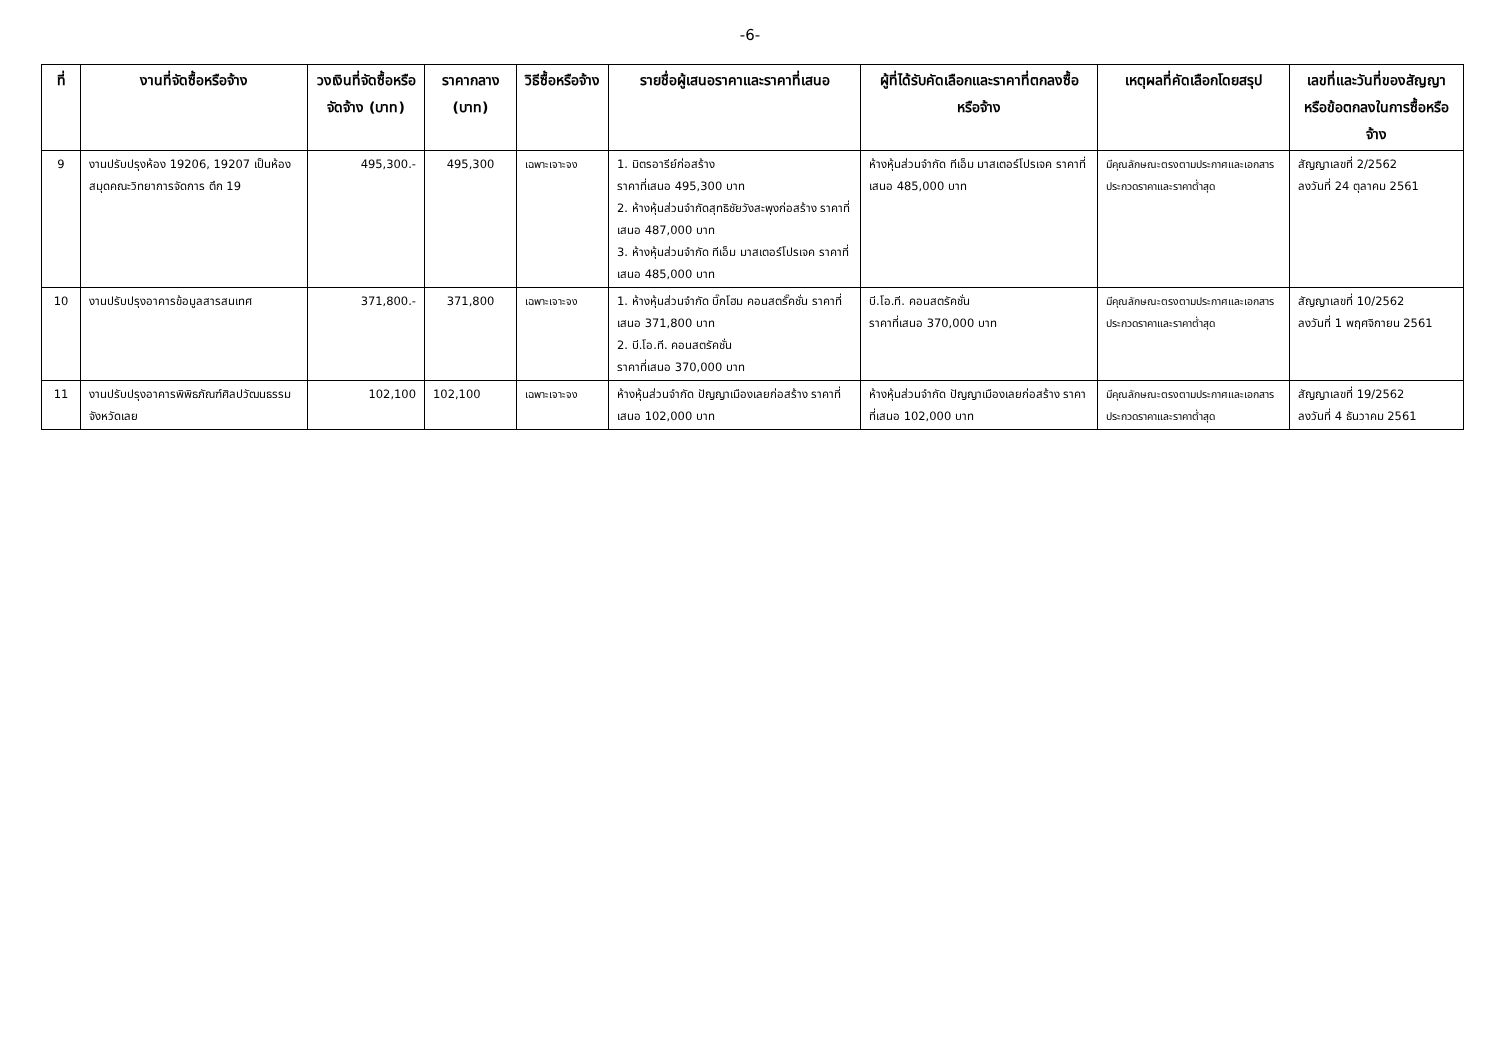-6-
| ที่ | งานที่จัดซื้อหรือจ้าง | วงเงินที่จัดซื้อหรือจัดจ้าง (บาท) | ราคากลาง (บาท) | วิธีซื้อหรือจ้าง | รายชื่อผู้เสนอราคาและราคาที่เสนอ | ผู้ที่ได้รับคัดเลือกและราคาที่ตกลงซื้อหรือจ้าง | เหตุผลที่คัดเลือกโดยสรุป | เลขที่และวันที่ของสัญญาหรือข้อตกลงในการซื้อหรือจ้าง |
| --- | --- | --- | --- | --- | --- | --- | --- | --- |
| 9 | งานปรับปรุงห้อง 19206, 19207 เป็นห้องสมุดคณะวิทยาการจัดการ ตึก 19 | 495,300.- | 495,300 | เฉพาะเจาะจง | 1. มิตรอารีย์ก่อสร้าง ราคาที่เสนอ 495,300 บาท 2. ห้างหุ้นส่วนจำกัดสุทธิชัยวังสะพุงก่อสร้าง ราคาที่เสนอ 487,000 บาท 3. ห้างหุ้นส่วนจำกัด ทีเอ็ม มาสเตอร์โปรเจค ราคาที่เสนอ 485,000 บาท | ห้างหุ้นส่วนจำกัด ทีเอ็ม มาสเตอร์โปรเจค ราคาที่เสนอ 485,000 บาท | มีคุณลักษณะตรงตามประกาศและเอกสารประกวดราคาและราคาต่ำสุด | สัญญาเลขที่ 2/2562 ลงวันที่ 24 ตุลาคม 2561 |
| 10 | งานปรับปรุงอาคารข้อมูลสารสนเทศ | 371,800.- | 371,800 | เฉพาะเจาะจง | 1. ห้างหุ้นส่วนจำกัด บิ๊กโฮม คอนสตรั๊คชั่น ราคาที่เสนอ 371,800 บาท 2. บี.โอ.ที. คอนสตรัคชั่น ราคาที่เสนอ 370,000 บาท | บี.โอ.ที. คอนสตรัคชั่น ราคาที่เสนอ 370,000 บาท | มีคุณลักษณะตรงตามประกาศและเอกสารประกวดราคาและราคาต่ำสุด | สัญญาเลขที่ 10/2562 ลงวันที่ 1 พฤศจิกายน 2561 |
| 11 | งานปรับปรุงอาคารพิพิธภัณฑ์ศิลปวัฒนธรรมจังหวัดเลย | 102,100 | 102,100 | เฉพาะเจาะจง | ห้างหุ้นส่วนจำกัด ปัญญาเมืองเลยก่อสร้าง ราคาที่เสนอ 102,000 บาท | ห้างหุ้นส่วนจำกัด ปัญญาเมืองเลยก่อสร้าง ราคาที่เสนอ 102,000 บาท | มีคุณลักษณะตรงตามประกาศและเอกสารประกวดราคาและราคาต่ำสุด | สัญญาเลขที่ 19/2562 ลงวันที่ 4 ธันวาคม 2561 |